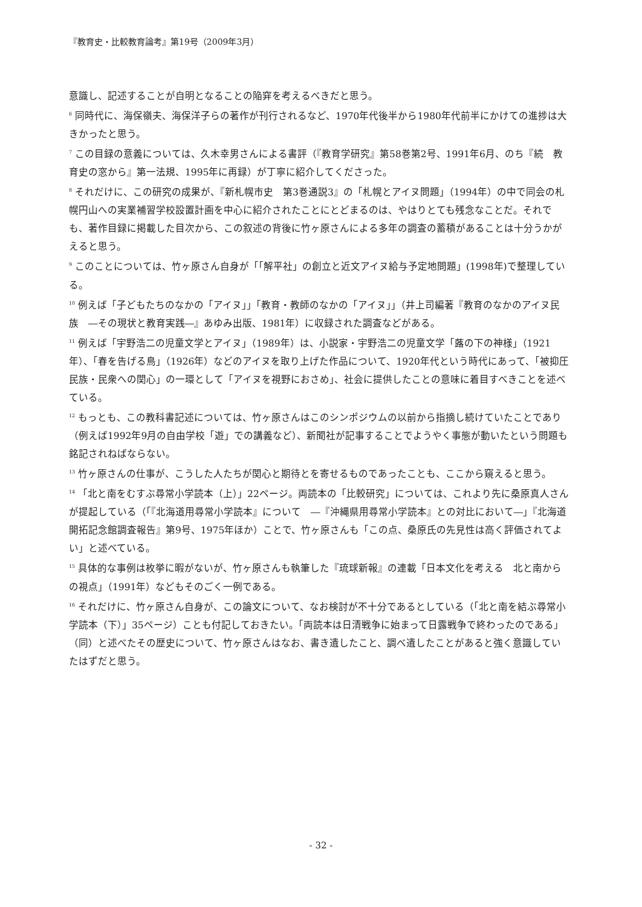『教育史・比較教育論考』第19号（2009年3月）
意識し、記述することが自明となることの陥穽を考えるべきだと思う。
<sup>6</sup> 同時代に、海保嶺夫、海保洋子らの著作が刊行されるなど、1970年代後半から1980年代前半にかけての進捗は大きかったと思う。
<sup>7</sup> この目録の意義については、久木幸男さんによる書評（『教育学研究』第58巻第2号、1991年6月、のち『続　教育史の窓から』第一法規、1995年に再録）が丁寧に紹介してくださった。
<sup>8</sup> それだけに、この研究の成果が、『新札幌市史　第3巻通説3』の「札幌とアイヌ問題」（1994年）の中で同会の札幌円山への実業補習学校設置計画を中心に紹介されたことにとどまるのは、やはりとても残念なことだ。それでも、著作目録に掲載した目次から、この叙述の背後に竹ヶ原さんによる多年の調査の蓄積があることは十分うかがえると思う。
<sup>9</sup> このことについては、竹ヶ原さん自身が「「解平社」の創立と近文アイヌ給与予定地問題」(1998年)で整理している。
<sup>10</sup> 例えば「子どもたちのなかの「アイヌ」」「教育・教師のなかの「アイヌ」」（井上司編著『教育のなかのアイヌ民族　―その現状と教育実践―』あゆみ出版、1981年）に収録された調査などがある。
<sup>11</sup> 例えば「宇野浩二の児童文学とアイヌ」（1989年）は、小説家・宇野浩二の児童文学「蕗の下の神様」（1921年）、「春を告げる鳥」（1926年）などのアイヌを取り上げた作品について、1920年代という時代にあって、「被抑圧民族・民衆への関心」の一環として「アイヌを視野におさめ」、社会に提供したことの意味に着目すべきことを述べている。
<sup>12</sup> もっとも、この教科書記述については、竹ヶ原さんはこのシンポジウムの以前から指摘し続けていたことであり（例えば1992年9月の自由学校「遊」での講義など）、新聞社が記事することでようやく事態が動いたという問題も銘記されねばならない。
<sup>13</sup> 竹ヶ原さんの仕事が、こうした人たちが関心と期待とを寄せるものであったことも、ここから窺えると思う。
<sup>14</sup> 「北と南をむすぶ尋常小学読本（上）」22ページ。両読本の「比較研究」については、これより先に桑原真人さんが提起している（「『北海道用尋常小学読本』について　―『沖縄県用尋常小学読本』との対比において―」『北海道開拓記念館調査報告』第9号、1975年ほか）ことで、竹ヶ原さんも「この点、桑原氏の先見性は高く評価されてよい」と述べている。
<sup>15</sup> 具体的な事例は枚挙に暇がないが、竹ヶ原さんも執筆した『琉球新報』の連載「日本文化を考える　北と南からの視点」（1991年）などもそのごく一例である。
<sup>16</sup> それだけに、竹ヶ原さん自身が、この論文について、なお検討が不十分であるとしている（「北と南を結ぶ尋常小学読本（下）」35ページ）ことも付記しておきたい。「両読本は日清戦争に始まって日露戦争で終わったのである」（同）と述べたその歴史について、竹ヶ原さんはなお、書き遺したこと、調べ遺したことがあると強く意識していたはずだと思う。
- 32 -